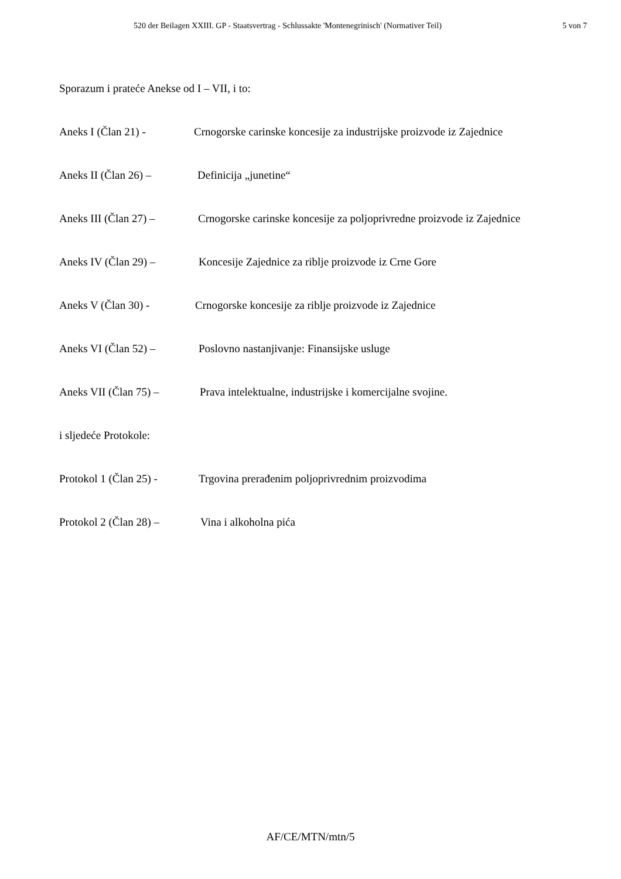520 der Beilagen XXIII. GP - Staatsvertrag - Schlussakte 'Montenegrinisch' (Normativer Teil) 5 von 7
Sporazum i prateće Anekse od I – VII, i to:
Aneks I (Član 21) - Crnogorske carinske koncesije za industrijske proizvode iz Zajednice
Aneks II (Član 26) – Definicija „junetine“
Aneks III (Član 27) – Crnogorske carinske koncesije za poljoprivredne proizvode iz Zajednice
Aneks IV (Član 29) – Koncesije Zajednice za riblje proizvode iz Crne Gore
Aneks V (Član 30) - Crnogorske koncesije za riblje proizvode iz Zajednice
Aneks VI (Član 52) – Poslovno nastanjivanje: Finansijske usluge
Aneks VII (Član 75) – Prava intelektualne, industrijske i komercijalne svojine.
i sljedeće Protokole:
Protokol 1 (Član 25) - Trgovina prerađenim poljoprivrednim proizvodima
Protokol 2 (Član 28) – Vina i alkoholna pića
AF/CE/MTN/mtn/5